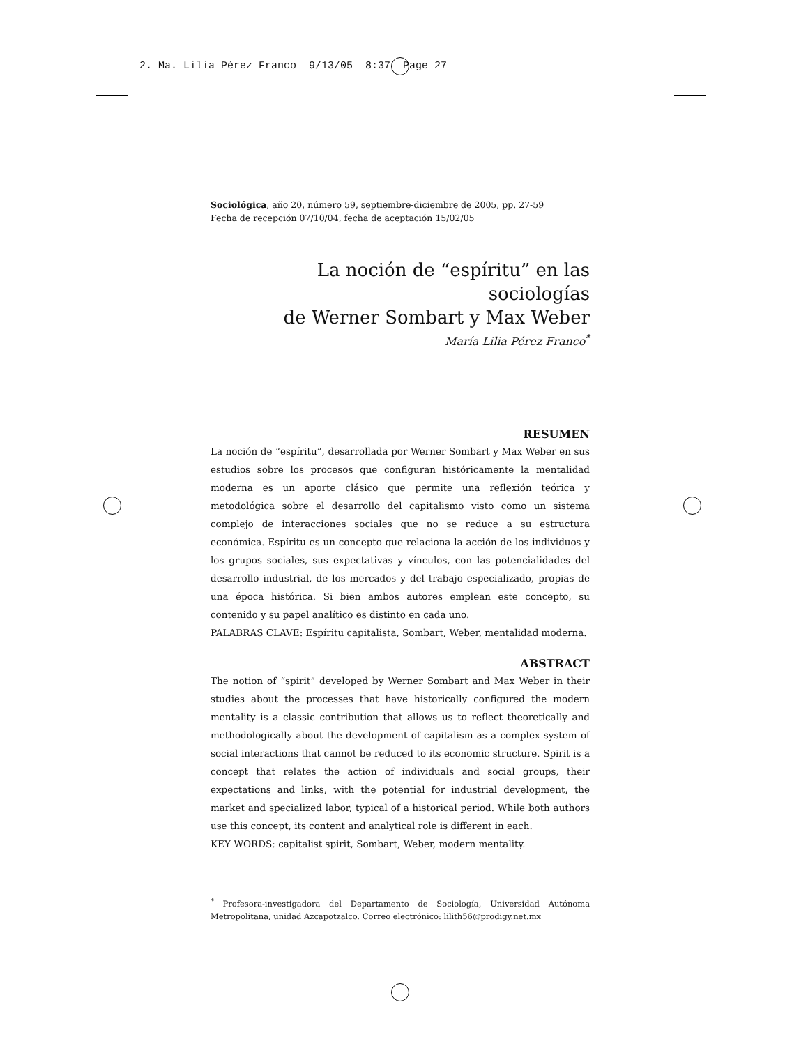2. Ma. Lilia Pérez Franco 9/13/05 8:37 Page 27
Sociológica, año 20, número 59, septiembre-diciembre de 2005, pp. 27-59
Fecha de recepción 07/10/04, fecha de aceptación 15/02/05
La noción de “espíritu” en las sociologías
de Werner Sombart y Max Weber
María Lilia Pérez Franco<sup>*</sup>
RESUMEN
La noción de “espíritu”, desarrollada por Werner Sombart y Max Weber en sus estudios sobre los procesos que configuran históricamente la mentalidad moderna es un aporte clásico que permite una reflexión teórica y metodológica sobre el desarrollo del capitalismo visto como un sistema complejo de interacciones sociales que no se reduce a su estructura económica. Espíritu es un concepto que relaciona la acción de los individuos y los grupos sociales, sus expectativas y vínculos, con las potencialidades del desarrollo industrial, de los mercados y del trabajo especializado, propias de una época histórica. Si bien ambos autores emplean este concepto, su contenido y su papel analítico es distinto en cada uno.
PALABRAS CLAVE: Espíritu capitalista, Sombart, Weber, mentalidad moderna.
ABSTRACT
The notion of “spirit” developed by Werner Sombart and Max Weber in their studies about the processes that have historically configured the modern mentality is a classic contribution that allows us to reflect theoretically and methodologically about the development of capitalism as a complex system of social interactions that cannot be reduced to its economic structure. Spirit is a concept that relates the action of individuals and social groups, their expectations and links, with the potential for industrial development, the market and specialized labor, typical of a historical period. While both authors use this concept, its content and analytical role is different in each.
KEY WORDS: capitalist spirit, Sombart, Weber, modern mentality.
<sup>*</sup> Profesora-investigadora del Departamento de Sociología, Universidad Autónoma Metropolitana, unidad Azcapotzalco. Correo electrónico: lilith56@prodigy.net.mx